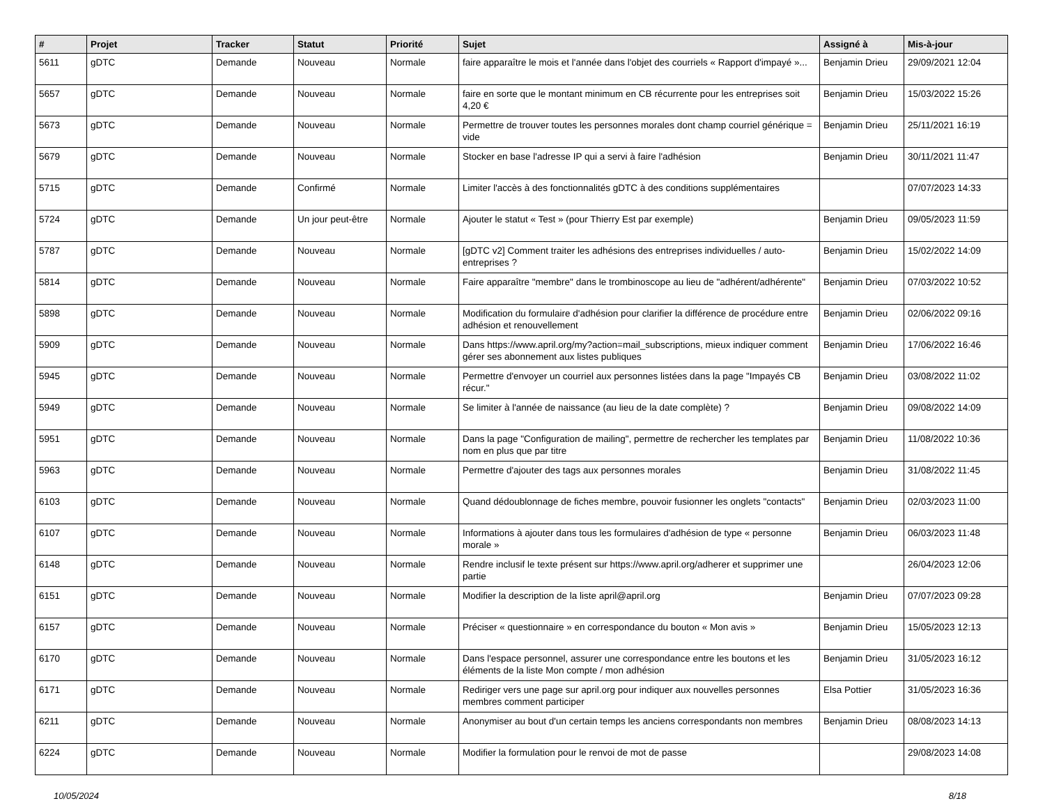| # | Projet | Tracker | Statut | Priorité | Sujet | Assigné à | Mis-à-jour |
| --- | --- | --- | --- | --- | --- | --- | --- |
| 5611 | gDTC | Demande | Nouveau | Normale | faire apparaître le mois et l'année dans l'objet des courriels « Rapport d'impayé »... | Benjamin Drieu | 29/09/2021 12:04 |
| 5657 | gDTC | Demande | Nouveau | Normale | faire en sorte que le montant minimum en CB récurrente pour les entreprises soit 4,20 € | Benjamin Drieu | 15/03/2022 15:26 |
| 5673 | gDTC | Demande | Nouveau | Normale | Permettre de trouver toutes les personnes morales dont champ courriel générique = vide | Benjamin Drieu | 25/11/2021 16:19 |
| 5679 | gDTC | Demande | Nouveau | Normale | Stocker en base l'adresse IP qui a servi à faire l'adhésion | Benjamin Drieu | 30/11/2021 11:47 |
| 5715 | gDTC | Demande | Confirmé | Normale | Limiter l'accès à des fonctionnalités gDTC à des conditions supplémentaires | | 07/07/2023 14:33 |
| 5724 | gDTC | Demande | Un jour peut-être | Normale | Ajouter le statut « Test » (pour Thierry Est par exemple) | Benjamin Drieu | 09/05/2023 11:59 |
| 5787 | gDTC | Demande | Nouveau | Normale | [gDTC v2] Comment traiter les adhésions des entreprises individuelles / auto-entreprises ? | Benjamin Drieu | 15/02/2022 14:09 |
| 5814 | gDTC | Demande | Nouveau | Normale | Faire apparaître "membre" dans le trombinoscope au lieu de "adhérent/adhérente" | Benjamin Drieu | 07/03/2022 10:52 |
| 5898 | gDTC | Demande | Nouveau | Normale | Modification du formulaire d'adhésion pour clarifier la différence de procédure entre adhésion et renouvellement | Benjamin Drieu | 02/06/2022 09:16 |
| 5909 | gDTC | Demande | Nouveau | Normale | Dans https://www.april.org/my?action=mail_subscriptions, mieux indiquer comment gérer ses abonnement aux listes publiques | Benjamin Drieu | 17/06/2022 16:46 |
| 5945 | gDTC | Demande | Nouveau | Normale | Permettre d'envoyer un courriel aux personnes listées dans la page "Impayés CB récur." | Benjamin Drieu | 03/08/2022 11:02 |
| 5949 | gDTC | Demande | Nouveau | Normale | Se limiter à l'année de naissance (au lieu de la date complète) ? | Benjamin Drieu | 09/08/2022 14:09 |
| 5951 | gDTC | Demande | Nouveau | Normale | Dans la page "Configuration de mailing", permettre de rechercher les templates par nom en plus que par titre | Benjamin Drieu | 11/08/2022 10:36 |
| 5963 | gDTC | Demande | Nouveau | Normale | Permettre d'ajouter des tags aux personnes morales | Benjamin Drieu | 31/08/2022 11:45 |
| 6103 | gDTC | Demande | Nouveau | Normale | Quand dédoublonnage de fiches membre, pouvoir fusionner les onglets "contacts" | Benjamin Drieu | 02/03/2023 11:00 |
| 6107 | gDTC | Demande | Nouveau | Normale | Informations à ajouter dans tous les formulaires d'adhésion de type « personne morale » | Benjamin Drieu | 06/03/2023 11:48 |
| 6148 | gDTC | Demande | Nouveau | Normale | Rendre inclusif le texte présent sur https://www.april.org/adherer et supprimer une partie | | 26/04/2023 12:06 |
| 6151 | gDTC | Demande | Nouveau | Normale | Modifier la description de la liste april@april.org | Benjamin Drieu | 07/07/2023 09:28 |
| 6157 | gDTC | Demande | Nouveau | Normale | Préciser « questionnaire » en correspondance du bouton « Mon avis » | Benjamin Drieu | 15/05/2023 12:13 |
| 6170 | gDTC | Demande | Nouveau | Normale | Dans l'espace personnel, assurer une correspondance entre les boutons et les éléments de la liste Mon compte / mon adhésion | Benjamin Drieu | 31/05/2023 16:12 |
| 6171 | gDTC | Demande | Nouveau | Normale | Rediriger vers une page sur april.org pour indiquer aux nouvelles personnes membres comment participer | Elsa Pottier | 31/05/2023 16:36 |
| 6211 | gDTC | Demande | Nouveau | Normale | Anonymiser au bout d'un certain temps les anciens correspondants non membres | Benjamin Drieu | 08/08/2023 14:13 |
| 6224 | gDTC | Demande | Nouveau | Normale | Modifier la formulation pour le renvoi de mot de passe | | 29/08/2023 14:08 |
10/05/2024 8/18